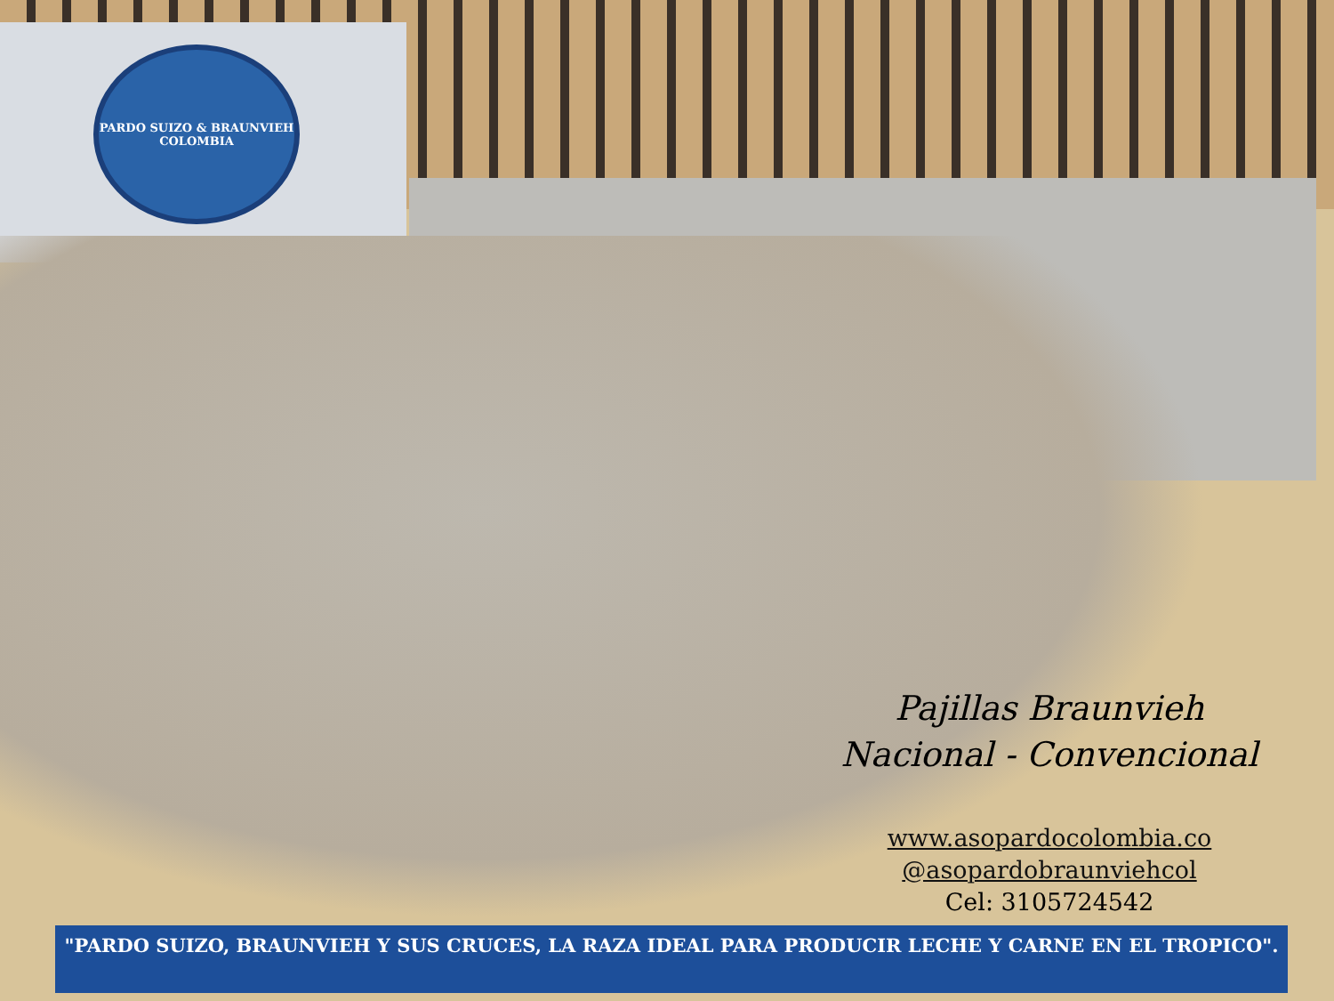PARDO SUIZO & BRAUNVIEH
COLOMBIA
Pajillas Braunvieh
Nacional - Convencional
www.asopardocolombia.co
@asopardobraunviehcol
Cel: 3105724542
"PARDO SUIZO, BRAUNVIEH Y SUS CRUCES, LA RAZA IDEAL PARA PRODUCIR LECHE Y CARNE EN EL TROPICO".